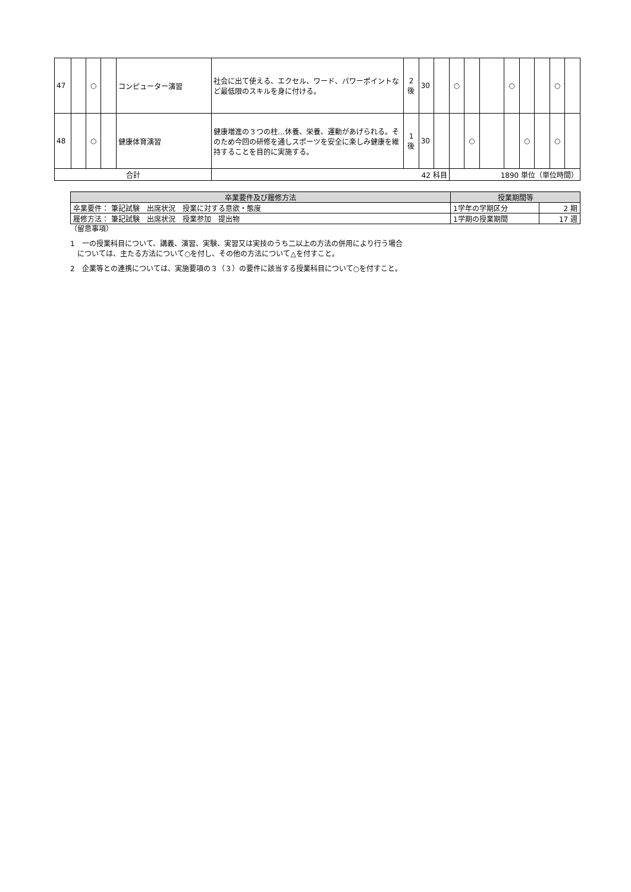| 47 | | ○ | | コンピューター演習 | 社会に出て使える、エクセル、ワード、パワーポイントなど最低限のスキルを身に付ける。 | 2 後 | 30 | | ○ | | | ○ | | | ○ | |
| 48 | | ○ | | 健康体育演習 | 健康増進の３つの柱…休養、栄養、運動があげられる。そのため今回の研修を通しスポーツを安全に楽しみ健康を維持することを目的に実施する。 | 1 後 | 30 | | | ○ | | | ○ | | ○ | |
| 合計 | | | | | 42 科目 | | | | 1890 単位（単位時間） | | | | | | | |
| 卒業要件及び履修方法 | 授業期間等 | |
| --- | --- | --- |
| 卒業要件： 筆記試験 出席状況 授業に対する意欲・態度 | 1学年の学期区分 | 2 期 |
| 履修方法： 筆記試験 出席状況 授業参加 提出物 | 1学期の授業期間 | 17 週 |
（留意事項）
1　一の授業科目について、講義、演習、実験、実習又は実技のうち二以上の方法の併用により行う場合
　については、主たる方法について○を付し、その他の方法について△を付すこと。
2　企業等との連携については、実施要項の３（３）の要件に該当する授業科目について○を付すこと。